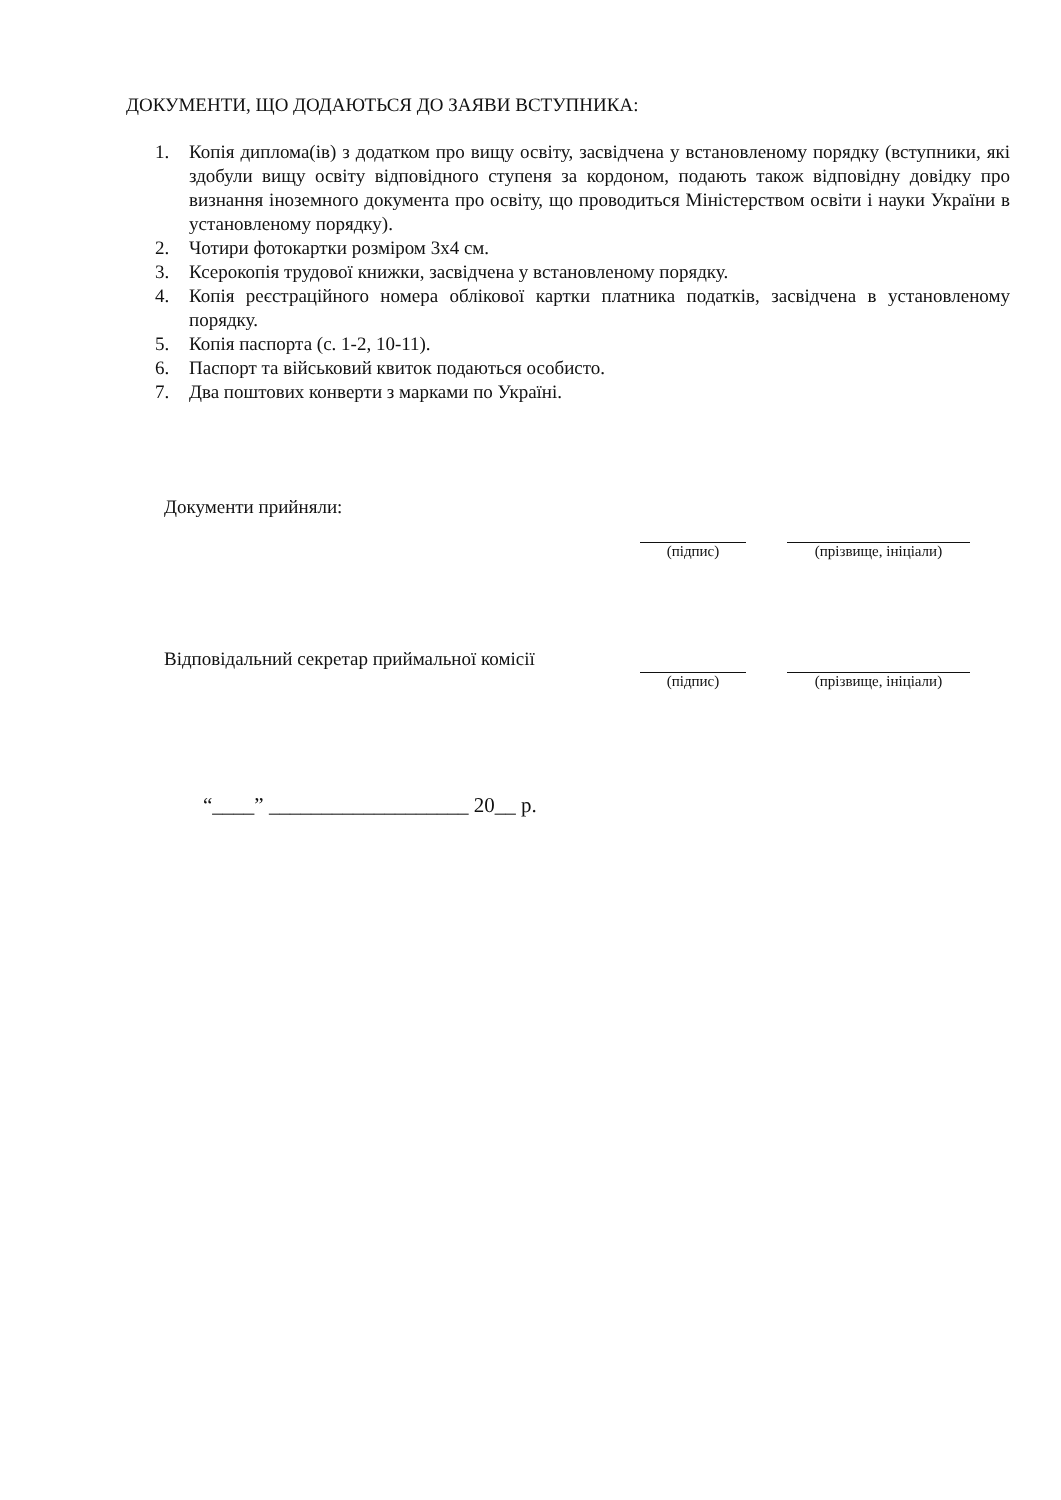ДОКУМЕНТИ, ЩО ДОДАЮТЬСЯ ДО ЗАЯВИ ВСТУПНИКА:
1. Копія диплома(ів) з додатком про вищу освіту, засвідчена у встановленому порядку (вступники, які здобули вищу освіту відповідного ступеня за кордоном, подають також відповідну довідку про визнання іноземного документа про освіту, що проводиться Міністерством освіти і науки України в установленому порядку).
2. Чотири фотокартки розміром 3х4 см.
3. Ксерокопія трудової книжки, засвідчена у встановленому порядку.
4. Копія реєстраційного номера облікової картки платника податків, засвідчена в установленому порядку.
5. Копія паспорта (с. 1-2, 10-11).
6. Паспорт та військовий квиток подаються особисто.
7. Два поштових конверти з марками по Україні.
Документи прийняли:
(підпис) (прізвище, ініціали)
Відповідальний секретар приймальної комісії
(підпис) (прізвище, ініціали)
“____” ___________________ 20__ р.